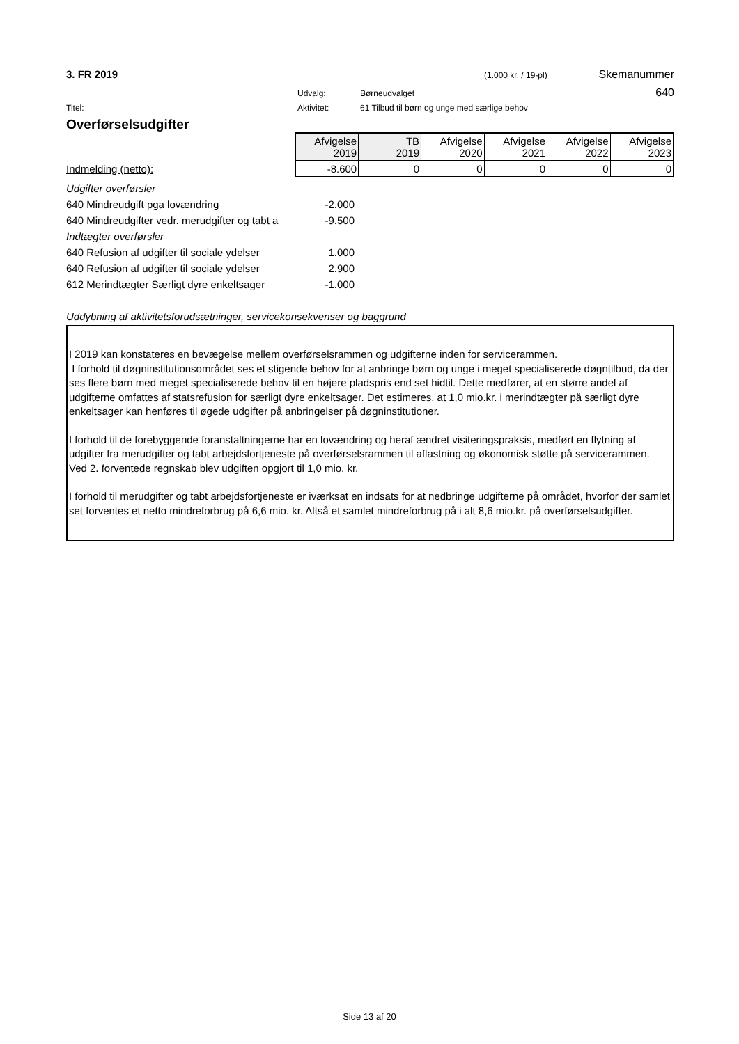3. FR 2019 (1.000 kr. / 19-pl) Skemanummer
Udvalg: Børneudvalget 640
Titel: Aktivitet: 61 Tilbud til børn og unge med særlige behov
Overførselsudgifter
Indmelding (netto):
| Afvigelse 2019 | TB 2019 | Afvigelse 2020 | Afvigelse 2021 | Afvigelse 2022 | Afvigelse 2023 |
| -8.600 | 0 | 0 | 0 | 0 | 0 |
| Udgifter overførsler | |
| 640 Mindreudgift pga lovændring | -2.000 |
| 640 Mindreudgifter vedr. merudgifter og tabt a | -9.500 |
| Indtægter overførsler | |
| 640 Refusion af udgifter til sociale ydelser | 1.000 |
| 640 Refusion af udgifter til sociale ydelser | 2.900 |
| 612 Merindtægter Særligt dyre enkeltsager | -1.000 |
Uddybning af aktivitetsforudsætninger, servicekonsekvenser og baggrund
I 2019 kan konstateres en bevægelse mellem overførselsrammen og udgifterne inden for servicerammen.
I forhold til døgninstitutionsområdet ses et stigende behov for at anbringe børn og unge i meget specialiserede døgntilbud, da der ses flere børn med meget specialiserede behov til en højere pladspris end set hidtil. Dette medfører, at en større andel af udgifterne omfattes af statsrefusion for særligt dyre enkeltsager. Det estimeres, at 1,0 mio.kr. i merindtægter på særligt dyre enkeltsager kan henføres til øgede udgifter på anbringelser på døgninstitutioner.
I forhold til de forebyggende foranstaltningerne har en lovændring og heraf ændret visiteringspraksis, medført en flytning af udgifter fra merudgifter og tabt arbejdsfortjeneste på overførselsrammen til aflastning og økonomisk støtte på servicerammen. Ved 2. forventede regnskab blev udgiften opgjort til 1,0 mio. kr.
I forhold til merudgifter og tabt arbejdsfortjeneste er iværksat en indsats for at nedbringe udgifterne på området, hvorfor der samlet set forventes et netto mindreforbrug på 6,6 mio. kr. Altså et samlet mindreforbrug på i alt 8,6 mio.kr. på overførselsudgifter.
Side 13 af 20